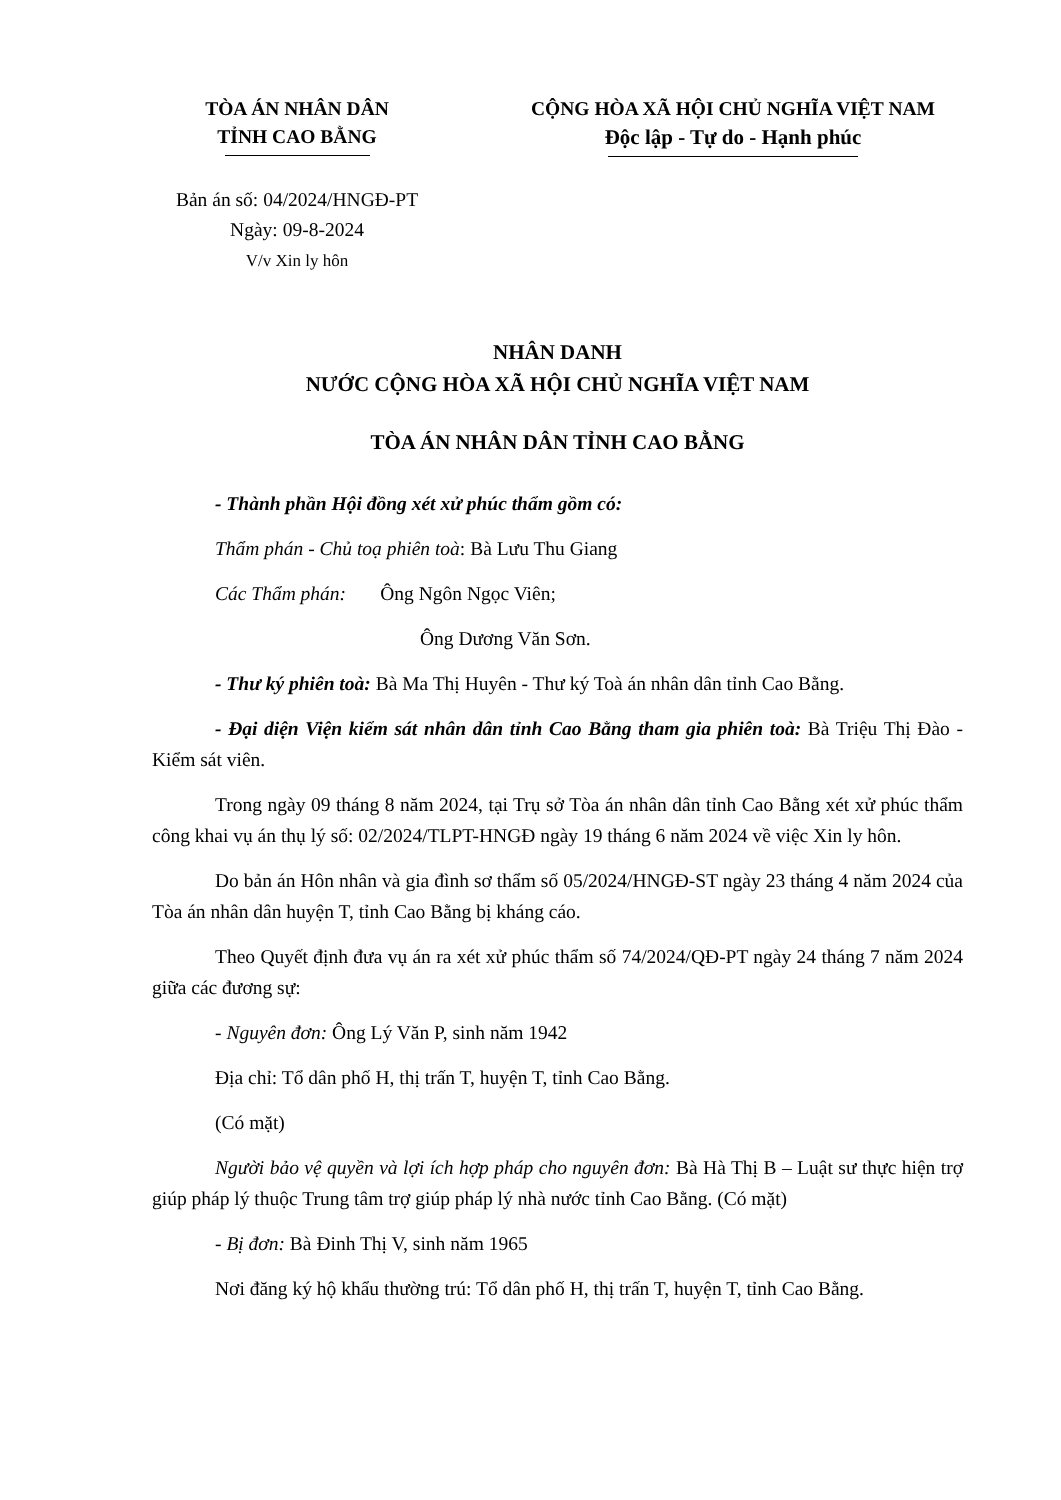TÒA ÁN NHÂN DÂN
TỈNH CAO BẰNG
CỘNG HÒA XÃ HỘI CHỦ NGHĨA VIỆT NAM
Độc lập - Tự do - Hạnh phúc
Bản án số: 04/2024/HNGĐ-PT
Ngày: 09-8-2024
V/v Xin ly hôn
NHÂN DANH
NƯỚC CỘNG HÒA XÃ HỘI CHỦ NGHĨA VIỆT NAM
TÒA ÁN NHÂN DÂN TỈNH CAO BẰNG
- Thành phần Hội đồng xét xử phúc thẩm gồm có:
Thẩm phán - Chủ toạ phiên toà: Bà Lưu Thu Giang
Các Thẩm phán: Ông Ngôn Ngọc Viên;
Ông Dương Văn Sơn.
- Thư ký phiên toà: Bà Ma Thị Huyên - Thư ký Toà án nhân dân tỉnh Cao Bằng.
- Đại diện Viện kiểm sát nhân dân tỉnh Cao Bằng tham gia phiên toà: Bà Triệu Thị Đào - Kiểm sát viên.
Trong ngày 09 tháng 8 năm 2024, tại Trụ sở Tòa án nhân dân tỉnh Cao Bằng xét xử phúc thẩm công khai vụ án thụ lý số: 02/2024/TLPT-HNGĐ ngày 19 tháng 6 năm 2024 về việc Xin ly hôn.
Do bản án Hôn nhân và gia đình sơ thẩm số 05/2024/HNGĐ-ST ngày 23 tháng 4 năm 2024 của Tòa án nhân dân huyện T, tỉnh Cao Bằng bị kháng cáo.
Theo Quyết định đưa vụ án ra xét xử phúc thẩm số 74/2024/QĐ-PT ngày 24 tháng 7 năm 2024 giữa các đương sự:
- Nguyên đơn: Ông Lý Văn P, sinh năm 1942
Địa chỉ: Tổ dân phố H, thị trấn T, huyện T, tỉnh Cao Bằng.
(Có mặt)
Người bảo vệ quyền và lợi ích hợp pháp cho nguyên đơn: Bà Hà Thị B – Luật sư thực hiện trợ giúp pháp lý thuộc Trung tâm trợ giúp pháp lý nhà nước tỉnh Cao Bằng. (Có mặt)
- Bị đơn: Bà Đinh Thị V, sinh năm 1965
Nơi đăng ký hộ khẩu thường trú: Tổ dân phố H, thị trấn T, huyện T, tỉnh Cao Bằng.